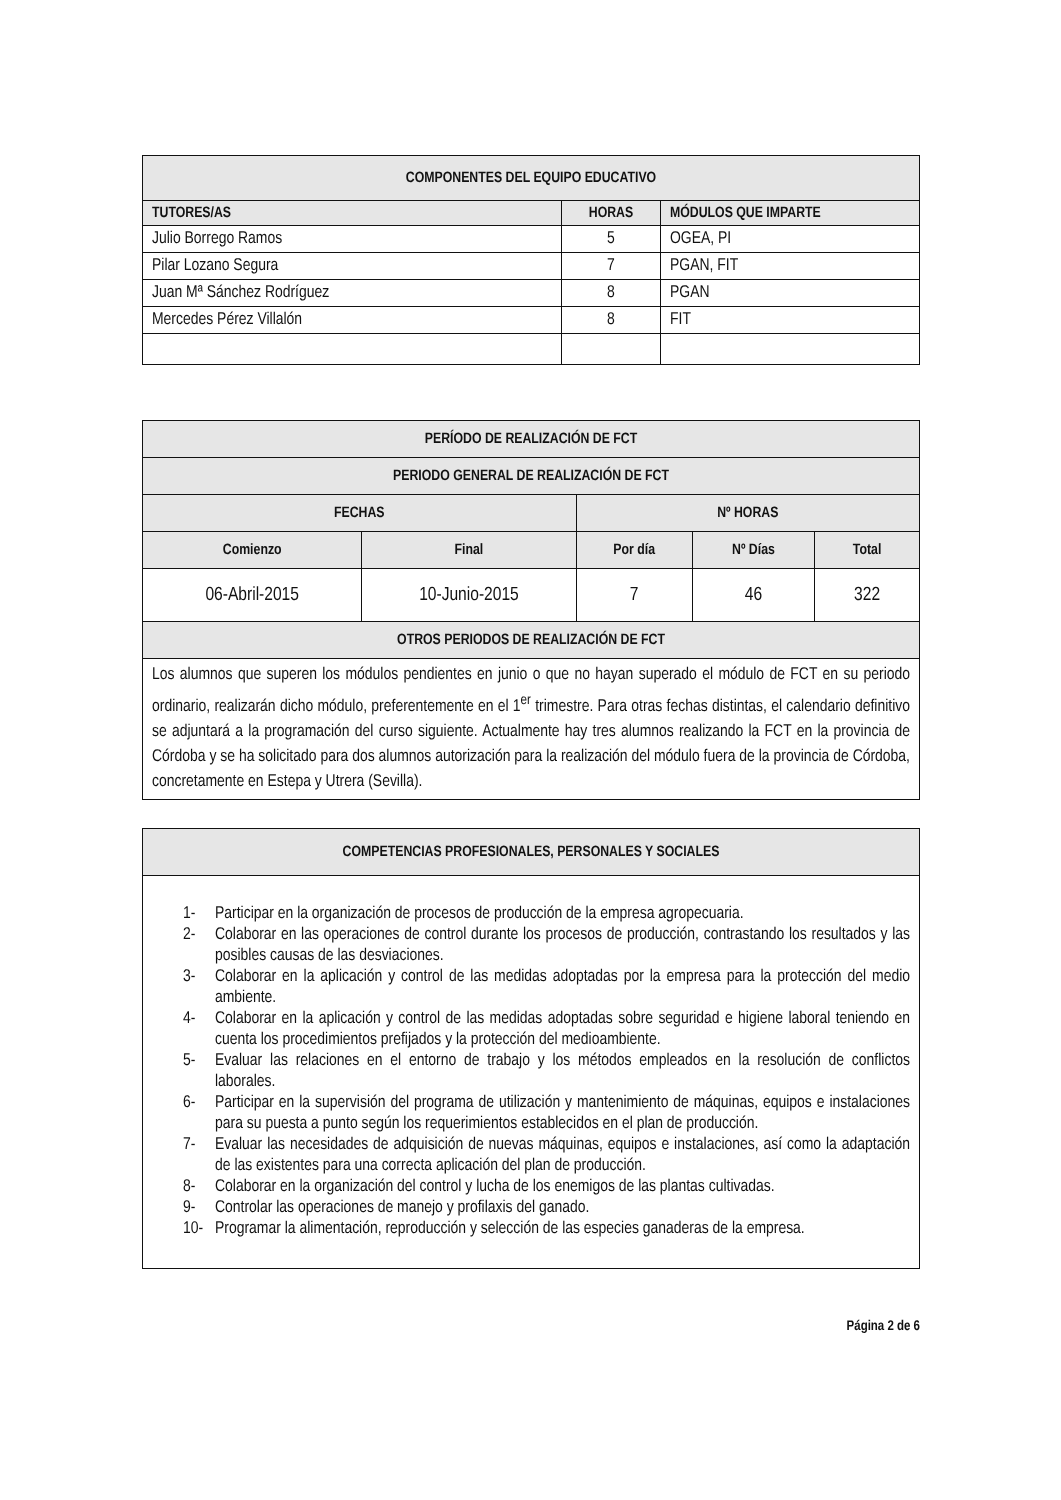| COMPONENTES DEL EQUIPO EDUCATIVO | | |
| --- | --- | --- |
| TUTORES/AS | HORAS | MÓDULOS QUE IMPARTE |
| Julio Borrego Ramos | 5 | OGEA, PI |
| Pilar Lozano Segura | 7 | PGAN, FIT |
| Juan Mª Sánchez Rodríguez | 8 | PGAN |
| Mercedes Pérez Villalón | 8 | FIT |
| PERÍODO DE REALIZACIÓN DE FCT | | | | |
| --- | --- | --- | --- | --- |
| PERIODO GENERAL DE REALIZACIÓN DE FCT | | | | |
| FECHAS | | Nº HORAS | | |
| Comienzo | Final | Por día | Nº Días | Total |
| 06-Abril-2015 | 10-Junio-2015 | 7 | 46 | 322 |
| OTROS PERIODOS DE REALIZACIÓN DE FCT | | | | |
| Los alumnos que superen los módulos pendientes en junio o que no hayan superado el módulo de FCT en su periodo ordinario, realizarán dicho módulo, preferentemente en el 1<sup>er</sup> trimestre. Para otras fechas distintas, el calendario definitivo se adjuntará a la programación del curso siguiente. Actualmente hay tres alumnos realizando la FCT en la provincia de Córdoba y se ha solicitado para dos alumnos autorización para la realización del módulo fuera de la provincia de Córdoba, concretamente en Estepa y Utrera (Sevilla). | | | | |
| COMPETENCIAS PROFESIONALES, PERSONALES Y SOCIALES |
| --- |
| 1- Participar en la organización de procesos de producción de la empresa agropecuaria. 2- Colaborar en las operaciones de control durante los procesos de producción, contrastando los resultados y las posibles causas de las desviaciones. 3- Colaborar en la aplicación y control de las medidas adoptadas por la empresa para la protección del medio ambiente. 4- Colaborar en la aplicación y control de las medidas adoptadas sobre seguridad e higiene laboral teniendo en cuenta los procedimientos prefijados y la protección del medioambiente. 5- Evaluar las relaciones en el entorno de trabajo y los métodos empleados en la resolución de conflictos laborales. 6- Participar en la supervisión del programa de utilización y mantenimiento de máquinas, equipos e instalaciones para su puesta a punto según los requerimientos establecidos en el plan de producción. 7- Evaluar las necesidades de adquisición de nuevas máquinas, equipos e instalaciones, así como la adaptación de las existentes para una correcta aplicación del plan de producción. 8- Colaborar en la organización del control y lucha de los enemigos de las plantas cultivadas. 9- Controlar las operaciones de manejo y profilaxis del ganado. 10- Programar la alimentación, reproducción y selección de las especies ganaderas de la empresa. |
Página 2 de 6